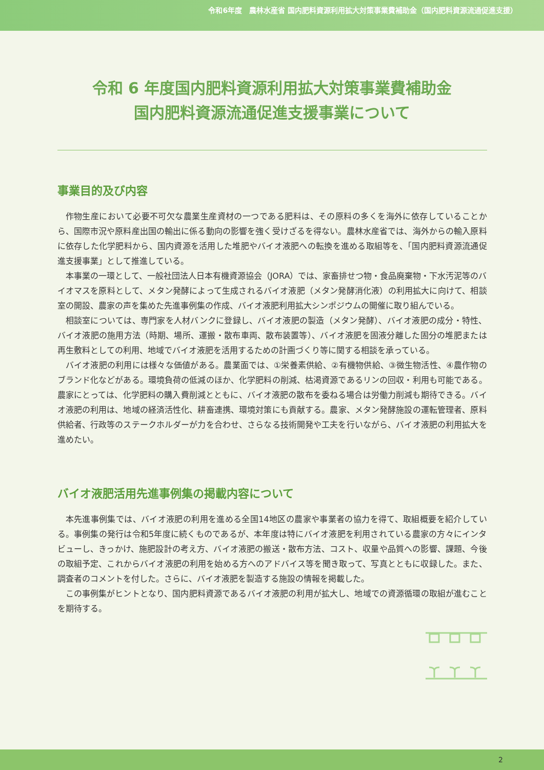令和6年度　農林水産省 国内肥料資源利用拡大対策事業費補助金（国内肥料資源流通促進支援）
令和 6 年度国内肥料資源利用拡大対策事業費補助金
国内肥料資源流通促進支援事業について
事業目的及び内容
作物生産において必要不可欠な農業生産資材の一つである肥料は、その原料の多くを海外に依存していることから、国際市況や原料産出国の輸出に係る動向の影響を強く受けざるを得ない。農林水産省では、海外からの輸入原料に依存した化学肥料から、国内資源を活用した堆肥やバイオ液肥への転換を進める取組等を、「国内肥料資源流通促進支援事業」として推進している。
本事業の一環として、一般社団法人日本有機資源協会（JORA）では、家畜排せつ物・食品廃棄物・下水汚泥等のバイオマスを原料として、メタン発酵によって生成されるバイオ液肥（メタン発酵消化液）の利用拡大に向けて、相談室の開設、農家の声を集めた先進事例集の作成、バイオ液肥利用拡大シンポジウムの開催に取り組んでいる。
相談室については、専門家を人材バンクに登録し、バイオ液肥の製造（メタン発酵）、バイオ液肥の成分・特性、バイオ液肥の施用方法（時期、場所、運搬・散布車両、散布装置等）、バイオ液肥を固液分離した固分の堆肥または再生敷料としての利用、地域でバイオ液肥を活用するための計画づくり等に関する相談を承っている。
バイオ液肥の利用には様々な価値がある。農業面では、①栄養素供給、②有機物供給、③微生物活性、④農作物のブランド化などがある。環境負荷の低減のほか、化学肥料の削減、枯渇資源であるリンの回収・利用も可能である。農家にとっては、化学肥料の購入費削減とともに、バイオ液肥の散布を委ねる場合は労働力削減も期待できる。バイオ液肥の利用は、地域の経済活性化、耕畜連携、環境対策にも貢献する。農家、メタン発酵施設の運転管理者、原料供給者、行政等のステークホルダーが力を合わせ、さらなる技術開発や工夫を行いながら、バイオ液肥の利用拡大を進めたい。
バイオ液肥活用先進事例集の掲載内容について
本先進事例集では、バイオ液肥の利用を進める全国14地区の農家や事業者の協力を得て、取組概要を紹介している。事例集の発行は令和5年度に続くものであるが、本年度は特にバイオ液肥を利用されている農家の方々にインタビューし、きっかけ、施肥設計の考え方、バイオ液肥の搬送・散布方法、コスト、収量や品質への影響、課題、今後の取組予定、これからバイオ液肥の利用を始める方へのアドバイス等を聞き取って、写真とともに収録した。また、調査者のコメントを付した。さらに、バイオ液肥を製造する施設の情報を掲載した。
この事例集がヒントとなり、国内肥料資源であるバイオ液肥の利用が拡大し、地域での資源循環の取組が進むことを期待する。
2